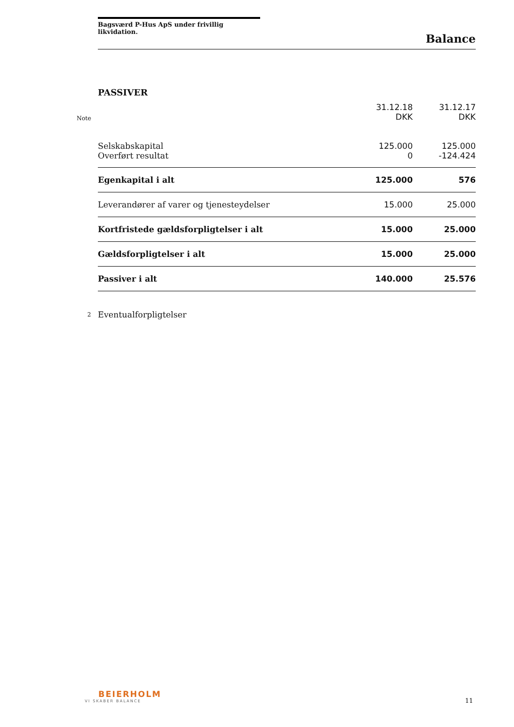Bagsværd P-Hus ApS under frivillig likvidation.
Balance
PASSIVER
| Note | | 31.12.18 DKK | 31.12.17 DKK |
| --- | --- | --- | --- |
| | Selskabskapital | 125.000 | 125.000 |
| | Overført resultat | 0 | -124.424 |
| | Egenkapital i alt | 125.000 | 576 |
| | Leverandører af varer og tjenesteydelser | 15.000 | 25.000 |
| | Kortfristede gældsforpligtelser i alt | 15.000 | 25.000 |
| | Gældsforpligtelser i alt | 15.000 | 25.000 |
| | Passiver i alt | 140.000 | 25.576 |
| 2 | Eventualforpligtelser | | |
BEIERHOLM
VI SKABER BALANCE
11